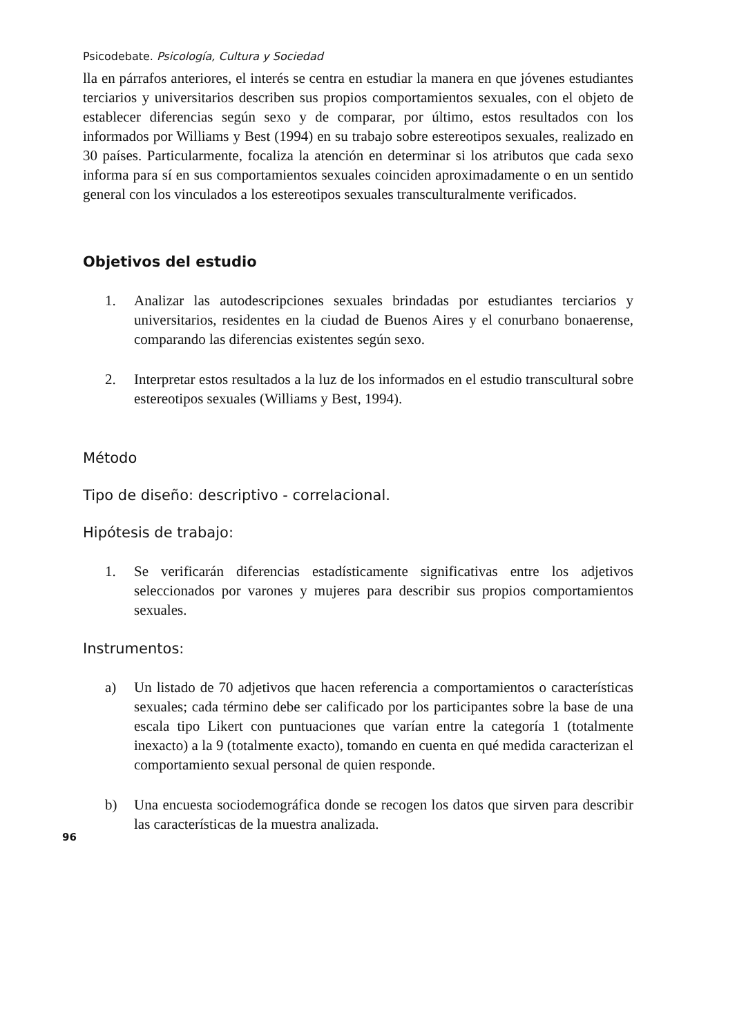Psicodebate. Psicología, Cultura y Sociedad
lla en párrafos anteriores, el interés se centra en estudiar la manera en que jóvenes estudiantes terciarios y universitarios describen sus propios comportamientos sexuales, con el objeto de establecer diferencias según sexo y de comparar, por último, estos resultados con los informados por Williams y Best (1994) en su trabajo sobre estereotipos sexuales, realizado en 30 países. Particularmente, focaliza la atención en determinar si los atributos que cada sexo informa para sí en sus comportamientos sexuales coinciden aproximadamente o en un sentido general con los vinculados a los estereotipos sexuales transculturalmente verificados.
Objetivos del estudio
1. Analizar las autodescripciones sexuales brindadas por estudiantes terciarios y universitarios, residentes en la ciudad de Buenos Aires y el conurbano bonaerense, comparando las diferencias existentes según sexo.
2. Interpretar estos resultados a la luz de los informados en el estudio transcultural sobre estereotipos sexuales (Williams y Best, 1994).
Método
Tipo de diseño: descriptivo - correlacional.
Hipótesis de trabajo:
1. Se verificarán diferencias estadísticamente significativas entre los adjetivos seleccionados por varones y mujeres para describir sus propios comportamientos sexuales.
Instrumentos:
a) Un listado de 70 adjetivos que hacen referencia a comportamientos o características sexuales; cada término debe ser calificado por los participantes sobre la base de una escala tipo Likert con puntuaciones que varían entre la categoría 1 (totalmente inexacto) a la 9 (totalmente exacto), tomando en cuenta en qué medida caracterizan el comportamiento sexual personal de quien responde.
b) Una encuesta sociodemográfica donde se recogen los datos que sirven para describir las características de la muestra analizada.
96